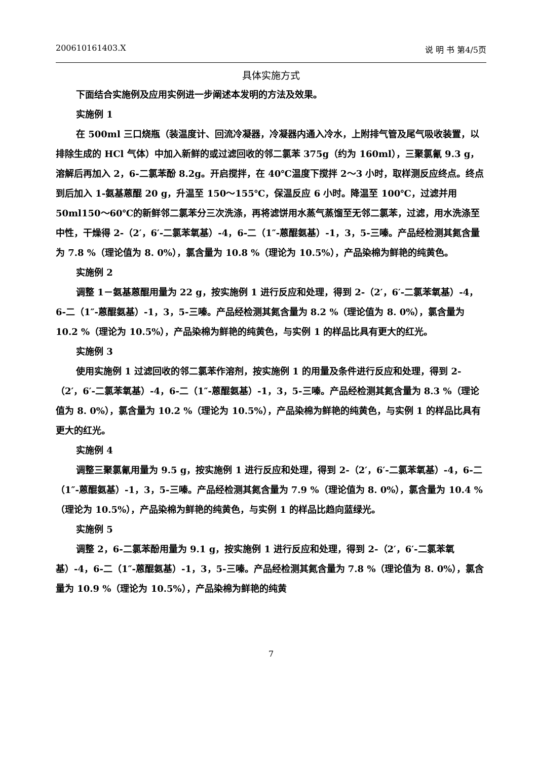200610161403.X 说 明 书 第4/5页
具体实施方式
下面结合实施例及应用实例进一步阐述本发明的方法及效果。
实施例 1
在 500ml 三口烧瓶（装温度计、回流冷凝器，冷凝器内通入冷水，上附排气管及尾气吸收装置，以排除生成的 HCl 气体）中加入新鲜的或过滤回收的邻二氯苯 375g（约为 160ml），三聚氯氰 9.3 g，溶解后再加入 2，6-二氯苯酚 8.2g。开启搅拌，在 40℃温度下搅拌 2～3 小时，取样测反应终点。终点到后加入 1-氨基蒽醌 20 g，升温至 150～155℃，保温反应 6 小时。降温至 100℃，过滤并用 50ml150～60℃的新鲜邻二氯苯分三次洗涤，再将滤饼用水蒸气蒸馏至无邻二氯苯，过滤，用水洗涤至中性，干燥得 2-（2′，6′-二氯苯氧基）-4，6-二（1″-蒽醌氨基）-1，3，5-三嗪。产品经检测其氮含量为 7.8 %（理论值为 8. 0%），氯含量为 10.8 %（理论为 10.5%），产品染棉为鲜艳的纯黄色。
实施例 2
调整 1－氨基蒽醌用量为 22 g，按实施例 1 进行反应和处理，得到 2-（2′，6′-二氯苯氧基）-4，6-二（1″-蒽醌氨基）-1，3，5-三嗪。产品经检测其氮含量为 8.2 %（理论值为 8. 0%），氯含量为 10.2 %（理论为 10.5%），产品染棉为鲜艳的纯黄色，与实例 1 的样品比具有更大的红光。
实施例 3
使用实施例 1 过滤回收的邻二氯苯作溶剂，按实施例 1 的用量及条件进行反应和处理，得到 2-（2′，6′-二氯苯氧基）-4，6-二（1″-蒽醌氨基）-1，3，5-三嗪。产品经检测其氮含量为 8.3 %（理论值为 8. 0%），氯含量为 10.2 %（理论为 10.5%），产品染棉为鲜艳的纯黄色，与实例 1 的样品比具有更大的红光。
实施例 4
调整三聚氯氰用量为 9.5 g，按实施例 1 进行反应和处理，得到 2-（2′，6′-二氯苯氧基）-4，6-二（1″-蒽醌氨基）-1，3，5-三嗪。产品经检测其氮含量为 7.9 %（理论值为 8. 0%），氯含量为 10.4 %（理论为 10.5%），产品染棉为鲜艳的纯黄色，与实例 1 的样品比趋向蓝绿光。
实施例 5
调整 2，6-二氯苯酚用量为 9.1 g，按实施例 1 进行反应和处理，得到 2-（2′，6′-二氯苯氧基）-4，6-二（1″-蒽醌氨基）-1，3，5-三嗪。产品经检测其氮含量为 7.8 %（理论值为 8. 0%），氯含量为 10.9 %（理论为 10.5%），产品染棉为鲜艳的纯黄
7